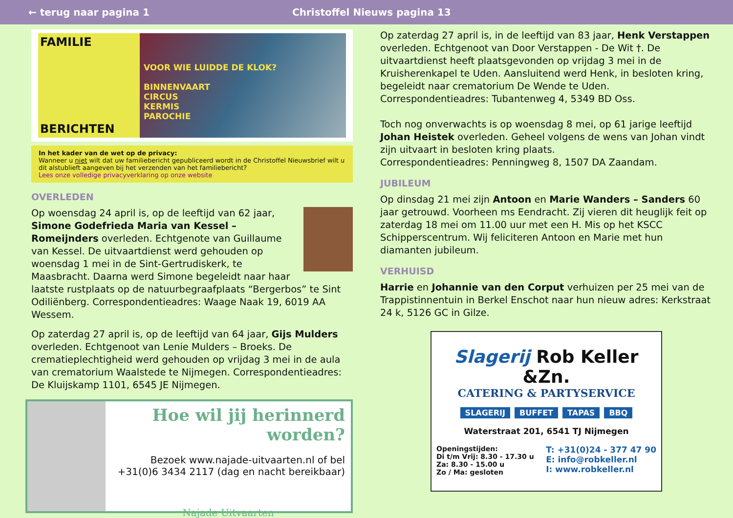← terug naar pagina 1 Christoffel Nieuws pagina 13
FAMILIE
BERICHTEN
VOOR WIE LUIDDE DE KLOK?
BINNENVAART
CIRCUS
KERMIS
PAROCHIE
In het kader van de wet op de privacy:
Wanneer u niet wilt dat uw familiebericht gepubliceerd wordt in de Christoffel Nieuwsbrief wilt u dit alstublieft aangeven bij het verzenden van het familiebericht?
Lees onze volledige privacyverklaring op onze website
OVERLEDEN
Op woensdag 24 april is, op de leeftijd van 62 jaar, Simone Godefrieda Maria van Kessel – Romeijnders overleden. Echtgenote van Guillaume van Kessel. De uitvaartdienst werd gehouden op woensdag 1 mei in de Sint-Gertrudiskerk, te Maasbracht. Daarna werd Simone begeleidt naar haar laatste rustplaats op de natuurbegraafplaats “Bergerbos” te Sint Odiliënberg. Correspondentieadres: Waage Naak 19, 6019 AA Wessem.
Op zaterdag 27 april is, op de leeftijd van 64 jaar, Gijs Mulders overleden. Echtgenoot van Lenie Mulders – Broeks. De crematieplechtigheid werd gehouden op vrijdag 3 mei in de aula van crematorium Waalstede te Nijmegen. Correspondentieadres: De Kluijskamp 1101, 6545 JE Nijmegen.
Hoe wil jij herinnerd worden?
Bezoek www.najade-uitvaarten.nl of bel
+31(0)6 3434 2117 (dag en nacht bereikbaar)
Najade Uitvaarten
Op zaterdag 27 april is, in de leeftijd van 83 jaar, Henk Verstappen overleden. Echtgenoot van Door Verstappen - De Wit †. De uitvaartdienst heeft plaatsgevonden op vrijdag 3 mei in de Kruisherenkapel te Uden. Aansluitend werd Henk, in besloten kring, begeleidt naar crematorium De Wende te Uden. Correspondentieadres: Tubantenweg 4, 5349 BD Oss.
Toch nog onverwachts is op woensdag 8 mei, op 61 jarige leeftijd Johan Heistek overleden. Geheel volgens de wens van Johan vindt zijn uitvaart in besloten kring plaats.
Correspondentieadres: Penningweg 8, 1507 DA Zaandam.
JUBILEUM
Op dinsdag 21 mei zijn Antoon en Marie Wanders – Sanders 60 jaar getrouwd. Voorheen ms Eendracht. Zij vieren dit heuglijk feit op zaterdag 18 mei om 11.00 uur met een H. Mis op het KSCC Schipperscentrum. Wij feliciteren Antoon en Marie met hun diamanten jubileum.
VERHUISD
Harrie en Johannie van den Corput verhuizen per 25 mei van de Trappistinnentuin in Berkel Enschot naar hun nieuw adres: Kerkstraat 24 k, 5126 GC in Gilze.
Slagerij Rob Keller &Zn.
CATERING & PARTYSERVICE
SLAGERIJ BUFFET TAPAS BBQ
Waterstraat 201, 6541 TJ Nijmegen
Openingstijden:
Di t/m Vrij: 8.30 - 17.30 u
Za: 8.30 - 15.00 u
Zo / Ma: gesloten
T: +31(0)24 - 377 47 90
E: info@robkeller.nl
I: www.robkeller.nl